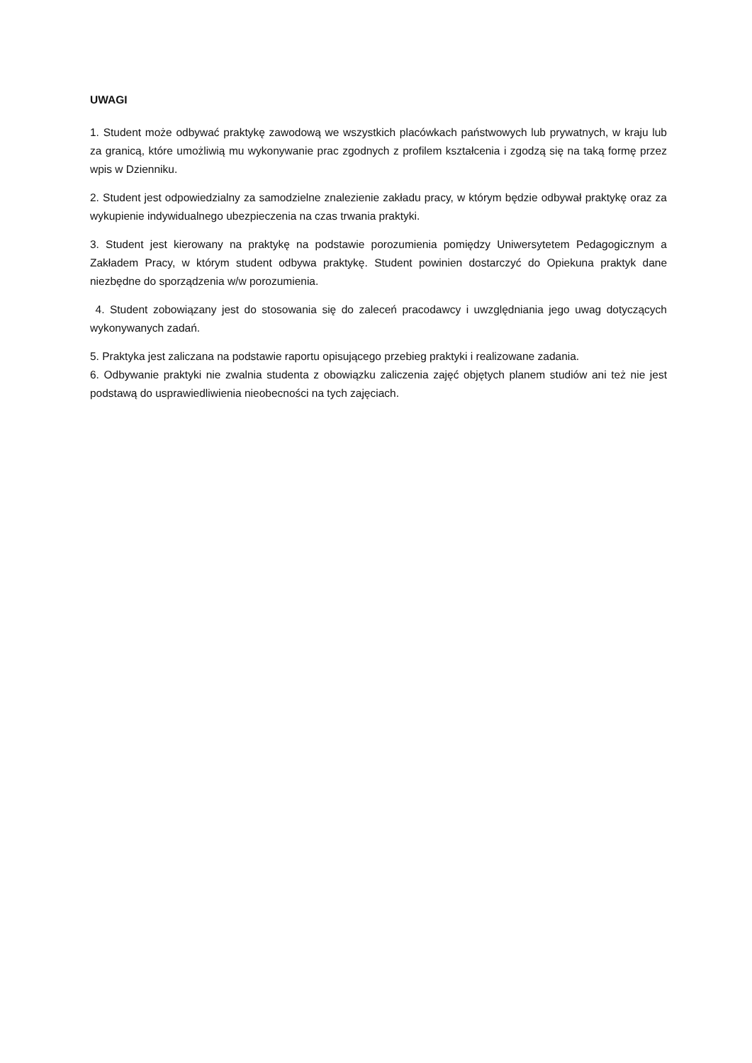UWAGI
1. Student może odbywać praktykę zawodową we wszystkich placówkach państwowych lub prywatnych, w kraju lub za granicą, które umożliwią mu wykonywanie prac zgodnych z profilem kształcenia i zgodzą się na taką formę przez wpis w Dzienniku.
2. Student jest odpowiedzialny za samodzielne znalezienie zakładu pracy, w którym będzie odbywał praktykę oraz za wykupienie indywidualnego ubezpieczenia na czas trwania praktyki.
3. Student jest kierowany na praktykę na podstawie porozumienia pomiędzy Uniwersytetem Pedagogicznym a Zakładem Pracy, w którym student odbywa praktykę. Student powinien dostarczyć do Opiekuna praktyk dane niezbędne do sporządzenia w/w porozumienia.
4. Student zobowiązany jest do stosowania się do zaleceń pracodawcy i uwzględniania jego uwag dotyczących wykonywanych zadań.
5. Praktyka jest zaliczana na podstawie raportu opisującego przebieg praktyki i realizowane zadania.
6. Odbywanie praktyki nie zwalnia studenta z obowiązku zaliczenia zajęć objętych planem studiów ani też nie jest podstawą do usprawiedliwienia nieobecności na tych zajęciach.